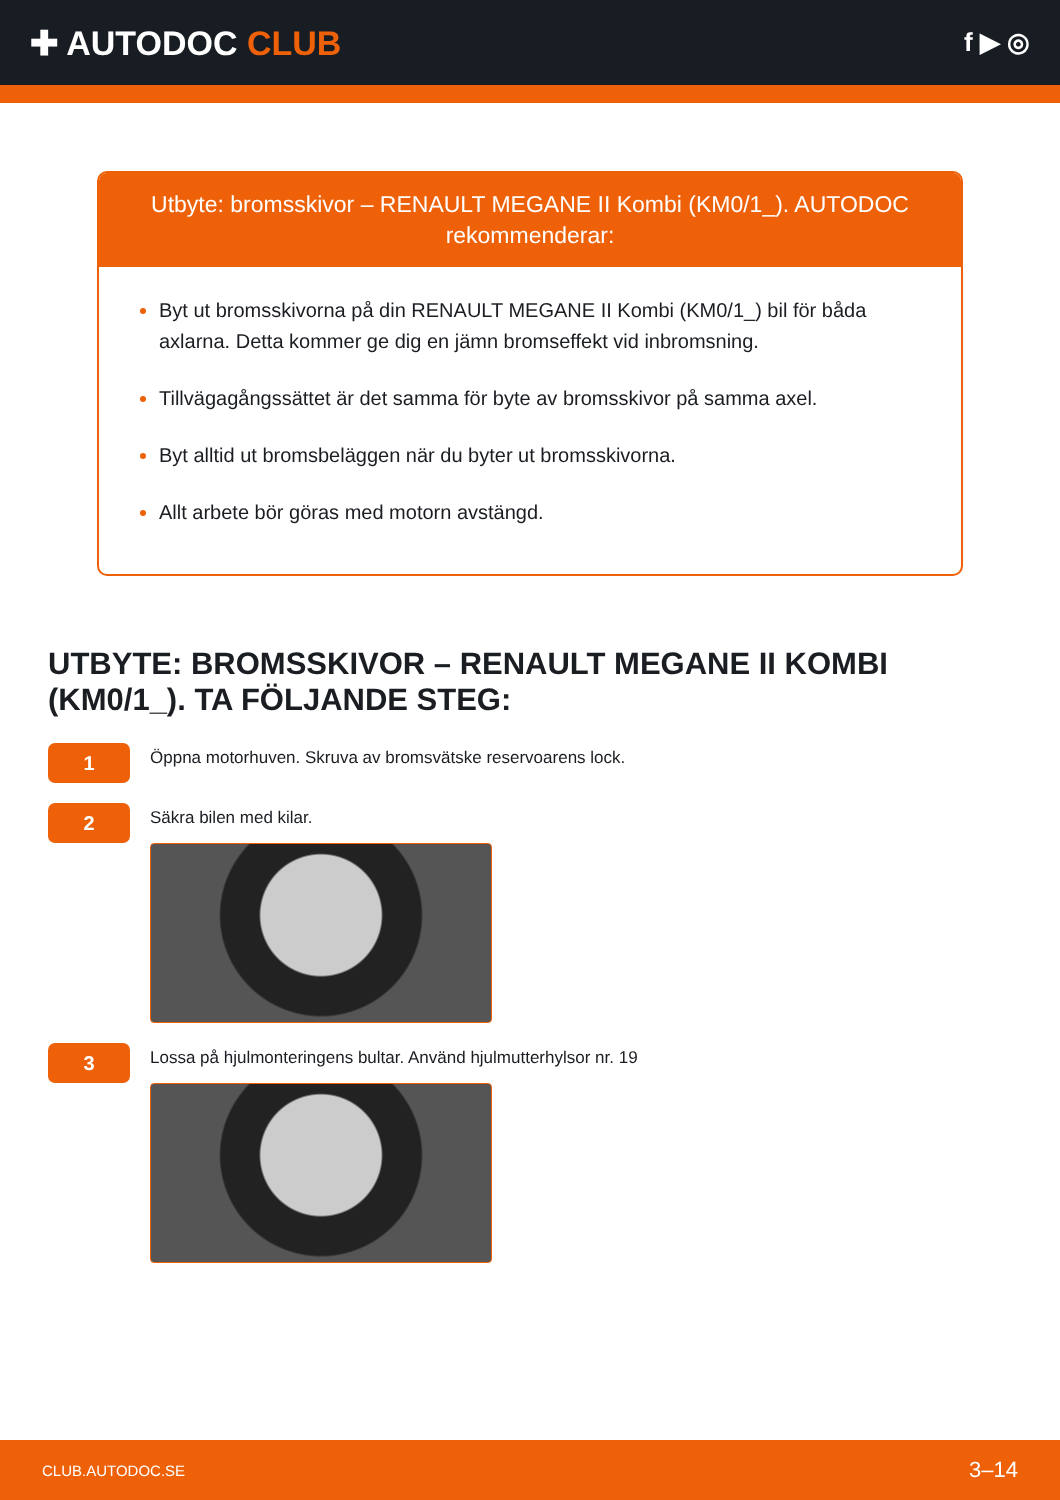✚ AUTODOC CLUB
f ▶ ◎
Utbyte: bromsskivor – RENAULT MEGANE II Kombi (KM0/1_). AUTODOC rekommenderar:
Byt ut bromsskivorna på din RENAULT MEGANE II Kombi (KM0/1_) bil för båda axlarna. Detta kommer ge dig en jämn bromseffekt vid inbromsning.
Tillvägagångssättet är det samma för byte av bromsskivor på samma axel.
Byt alltid ut bromsbeläggen när du byter ut bromsskivorna.
Allt arbete bör göras med motorn avstängd.
UTBYTE: BROMSSKIVOR – RENAULT MEGANE II KOMBI (KM0/1_). TA FÖLJANDE STEG:
1
Öppna motorhuven. Skruva av bromsvätske reservoarens lock.
2
Säkra bilen med kilar.
3
Lossa på hjulmonteringens bultar. Använd hjulmutterhylsor nr. 19
CLUB.AUTODOC.SE 3–14